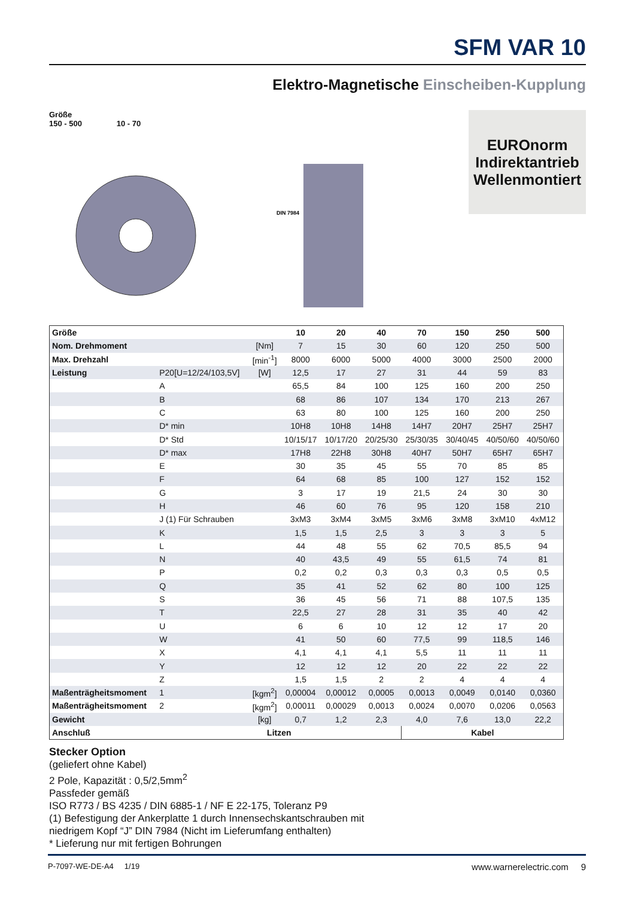SFM VAR 10
Elektro-Magnetische Einscheiben-Kupplung
Größe
150 - 500 10 - 70
DIN 7984
EUROnorm
Indirektantrieb
Wellenmontiert
| Größe | | | 10 | 20 | 40 | 70 | 150 | 250 | 500 |
| --- | --- | --- | --- | --- | --- | --- | --- | --- | --- |
| Nom. Drehmoment | | [Nm] | 7 | 15 | 30 | 60 | 120 | 250 | 500 |
| Max. Drehzahl | | [min<sup>-1</sup>] | 8000 | 6000 | 5000 | 4000 | 3000 | 2500 | 2000 |
| Leistung | P20[U=12/24/103,5V] | [W] | 12,5 | 17 | 27 | 31 | 44 | 59 | 83 |
| | A | | 65,5 | 84 | 100 | 125 | 160 | 200 | 250 |
| | B | | 68 | 86 | 107 | 134 | 170 | 213 | 267 |
| | C | | 63 | 80 | 100 | 125 | 160 | 200 | 250 |
| | D* min | | 10H8 | 10H8 | 14H8 | 14H7 | 20H7 | 25H7 | 25H7 |
| | D* Std | | 10/15/17 | 10/17/20 | 20/25/30 | 25/30/35 | 30/40/45 | 40/50/60 | 40/50/60 |
| | D* max | | 17H8 | 22H8 | 30H8 | 40H7 | 50H7 | 65H7 | 65H7 |
| | E | | 30 | 35 | 45 | 55 | 70 | 85 | 85 |
| | F | | 64 | 68 | 85 | 100 | 127 | 152 | 152 |
| | G | | 3 | 17 | 19 | 21,5 | 24 | 30 | 30 |
| | H | | 46 | 60 | 76 | 95 | 120 | 158 | 210 |
| | J (1) Für Schrauben | | 3xM3 | 3xM4 | 3xM5 | 3xM6 | 3xM8 | 3xM10 | 4xM12 |
| | K | | 1,5 | 1,5 | 2,5 | 3 | 3 | 3 | 5 |
| | L | | 44 | 48 | 55 | 62 | 70,5 | 85,5 | 94 |
| | N | | 40 | 43,5 | 49 | 55 | 61,5 | 74 | 81 |
| | P | | 0,2 | 0,2 | 0,3 | 0,3 | 0,3 | 0,5 | 0,5 |
| | Q | | 35 | 41 | 52 | 62 | 80 | 100 | 125 |
| | S | | 36 | 45 | 56 | 71 | 88 | 107,5 | 135 |
| | T | | 22,5 | 27 | 28 | 31 | 35 | 40 | 42 |
| | U | | 6 | 6 | 10 | 12 | 12 | 17 | 20 |
| | W | | 41 | 50 | 60 | 77,5 | 99 | 118,5 | 146 |
| | X | | 4,1 | 4,1 | 4,1 | 5,5 | 11 | 11 | 11 |
| | Y | | 12 | 12 | 12 | 20 | 22 | 22 | 22 |
| | Z | | 1,5 | 1,5 | 2 | 2 | 4 | 4 | 4 |
| Maßenträgheitsmoment | 1 | [kgm<sup>2</sup>] | 0,00004 | 0,00012 | 0,0005 | 0,0013 | 0,0049 | 0,0140 | 0,0360 |
| Maßenträgheitsmoment | 2 | [kgm<sup>2</sup>] | 0,00011 | 0,00029 | 0,0013 | 0,0024 | 0,0070 | 0,0206 | 0,0563 |
| Gewicht | | [kg] | 0,7 | 1,2 | 2,3 | 4,0 | 7,6 | 13,0 | 22,2 |
| Anschluß | Litzen | | | | | Kabel | | | |
Stecker Option
(geliefert ohne Kabel)
2 Pole, Kapazität : 0,5/2,5mm<sup>2</sup>
Passfeder gemäß
ISO R773 / BS 4235 / DIN 6885-1 / NF E 22-175, Toleranz P9
(1) Befestigung der Ankerplatte 1 durch Innensechskantschrauben mit
niedrigem Kopf “J” DIN 7984 (Nicht im Lieferumfang enthalten)
* Lieferung nur mit fertigen Bohrungen
P-7097-WE-DE-A4 1/19 www.warnerelectric.com 9